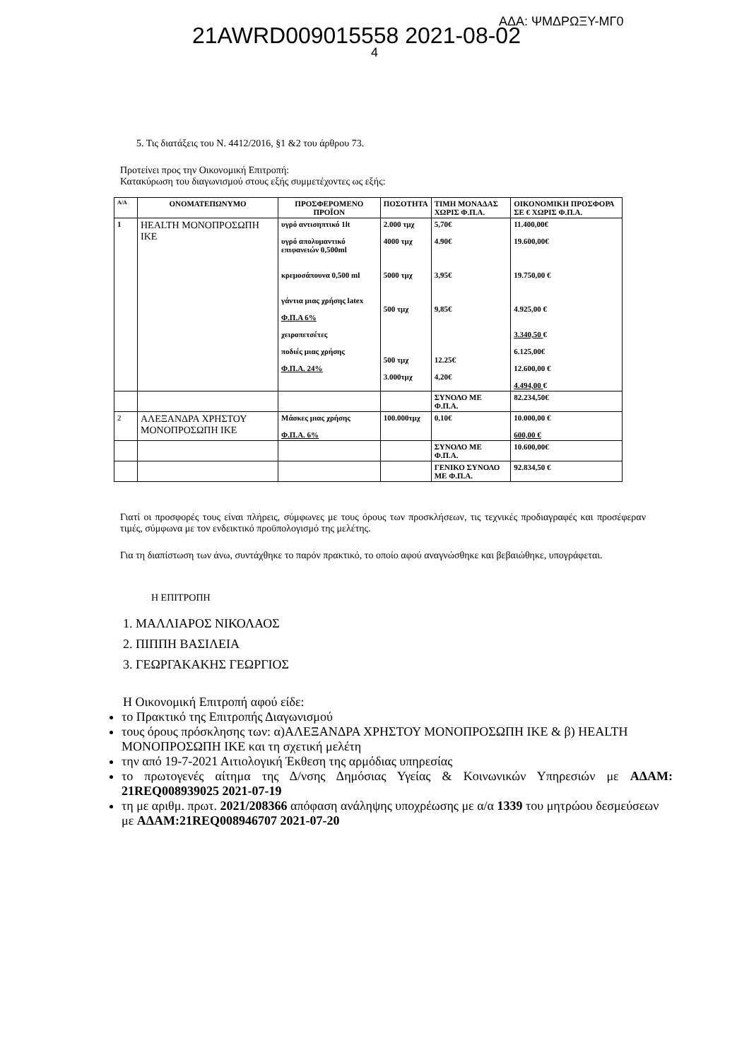21AWRD009015558 2021-08-02
ΑΔΑ: ΨΜΔΡΩΞΥ-ΜΓ0
4
5. Τις διατάξεις του Ν. 4412/2016, §1 &2 του άρθρου 73.
Προτείνει προς την Οικονομική Επιτροπή:
Κατακύρωση του διαγωνισμού στους εξής συμμετέχοντες ως εξής:
| Α/Α | ΟΝΟΜΑΤΕΠΩΝΥΜΟ | ΠΡΟΣΦΕΡΟΜΕΝΟ ΠΡΟΪΟΝ | ΠΟΣΟΤΗΤΑ | ΤΙΜΗ ΜΟΝΑΔΑΣ ΧΩΡΙΣ Φ.Π.Α. | ΟΙΚΟΝΟΜΙΚΗ ΠΡΟΣΦΟΡΑ ΣΕ € ΧΩΡΙΣ Φ.Π.Α. |
| --- | --- | --- | --- | --- | --- |
| 1 | HEALTH ΜΟΝΟΠΡΟΣΩΠΗ ΙΚΕ | υγρό αντισηπτικό 1lt υγρό απολυμαντικό επιφανειών 0,500ml κρεμοσάπουνα 0,500 ml γάντια μιας χρήσης latex Φ.Π.Α 6% χειροπετσέτες ποδιές μιας χρήσης Φ.Π.Α. 24% | 2.000 τμχ 4000 τμχ 5000 τμχ 500 τμχ 500 τμχ 3.000τμχ | 5,70€ 4.90€ 3,95€ 9,85€ 12.25€ 4,20€ | 11.400,00€ 19.600,00€ 19.750,00 € 4.925,00 € 3.340,50 € 6.125,00€ 12.600,00 € 4.494,00 € |
| | | | | ΣΥΝΟΛΟ ΜΕ Φ.Π.Α. | 82.234,50€ |
| 2 | ΑΛΕΞΑΝΔΡΑ ΧΡΗΣΤΟΥ ΜΟΝΟΠΡΟΣΩΠΗ ΙΚΕ | Μάσκες μιας χρήσης Φ.Π.Α. 6% | 100.000τμχ | 0,10€ | 10.000,00 € 600,00 € |
| | | | | ΣΥΝΟΛΟ ΜΕ Φ.Π.Α. | 10.600,00€ |
| | | | | ΓΕΝΙΚΟ ΣΥΝΟΛΟ ΜΕ Φ.Π.Α. | 92.834,50 € |
Γιατί οι προσφορές τους είναι πλήρεις, σύμφωνες με τους όρους των προσκλήσεων, τις τεχνικές προδιαγραφές και προσέφεραν τιμές, σύμφωνα με τον ενδεικτικό προϋπολογισμό της μελέτης.
Για τη διαπίστωση των άνω, συντάχθηκε το παρόν πρακτικό, το οποίο αφού αναγνώσθηκε και βεβαιώθηκε, υπογράφεται.
Η ΕΠΙΤΡΟΠΗ
1. ΜΑΛΛΙΑΡΟΣ ΝΙΚΟΛΑΟΣ
2. ΠΙΠΠΗ ΒΑΣΙΛΕΙΑ
3. ΓΕΩΡΓΑΚΑΚΗΣ ΓΕΩΡΓΙΟΣ
Η Οικονομική Επιτροπή αφού είδε:
το Πρακτικό της Επιτροπής Διαγωνισμού
τους όρους πρόσκλησης των: α)ΑΛΕΞΑΝΔΡΑ ΧΡΗΣΤΟΥ ΜΟΝΟΠΡΟΣΩΠΗ ΙΚΕ & β) HEALTH ΜΟΝΟΠΡΟΣΩΠΗ ΙΚΕ και τη σχετική μελέτη
την από 19-7-2021 Αιτιολογική Έκθεση της αρμόδιας υπηρεσίας
το πρωτογενές αίτημα της Δ/νσης Δημόσιας Υγείας & Κοινωνικών Υπηρεσιών με ΑΔΑΜ: 21REQ008939025 2021-07-19
τη με αριθμ. πρωτ. 2021/208366 απόφαση ανάληψης υποχρέωσης με α/α 1339 του μητρώου δεσμεύσεων με ΑΔΑΜ:21REQ008946707 2021-07-20